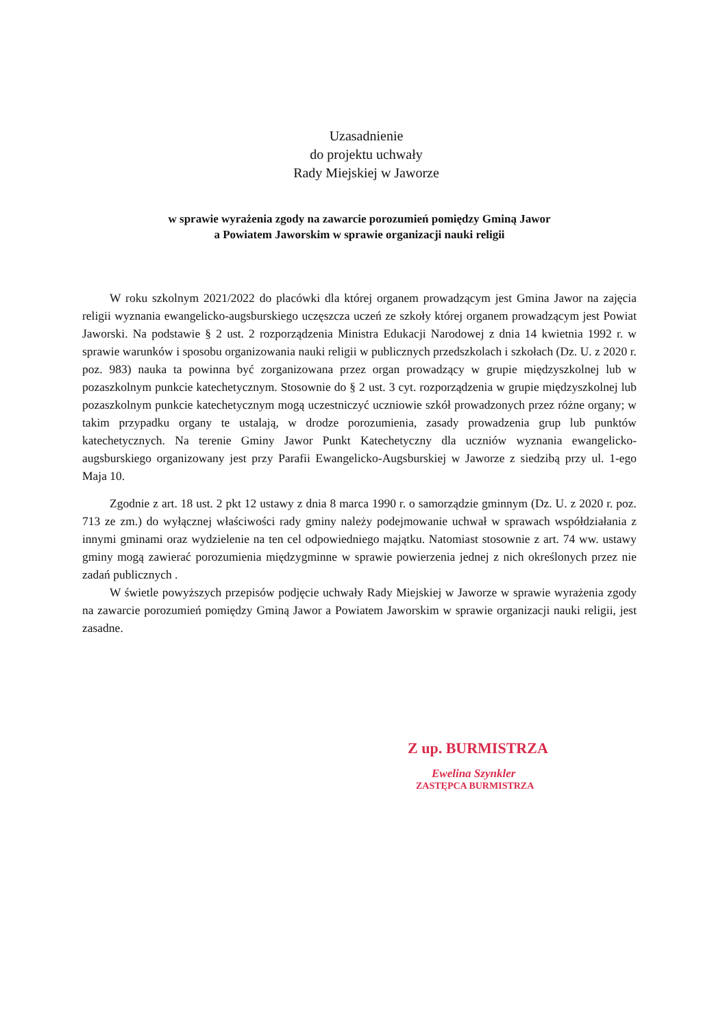Uzasadnienie
do projektu uchwały
Rady Miejskiej w Jaworze
w sprawie wyrażenia zgody na zawarcie porozumień pomiędzy Gminą Jawor
a Powiatem Jaworskim w sprawie organizacji nauki religii
W roku szkolnym 2021/2022 do placówki dla której organem prowadzącym jest Gmina Jawor na zajęcia religii wyznania ewangelicko-augsburskiego uczęszcza uczeń ze szkoły której organem prowadzącym jest Powiat Jaworski. Na podstawie § 2 ust. 2 rozporządzenia Ministra Edukacji Narodowej z dnia 14 kwietnia 1992 r. w sprawie warunków i sposobu organizowania nauki religii w publicznych przedszkolach i szkołach (Dz. U. z 2020 r. poz. 983) nauka ta powinna być zorganizowana przez organ prowadzący w grupie międzyszkolnej lub w pozaszkolnym punkcie katechetycznym. Stosownie do § 2 ust. 3 cyt. rozporządzenia w grupie międzyszkolnej lub pozaszkolnym punkcie katechetycznym mogą uczestniczyć uczniowie szkół prowadzonych przez różne organy; w takim przypadku organy te ustalają, w drodze porozumienia, zasady prowadzenia grup lub punktów katechetycznych. Na terenie Gminy Jawor Punkt Katechetyczny dla uczniów wyznania ewangelicko-augsburskiego organizowany jest przy Parafii Ewangelicko-Augsburskiej w Jaworze z siedzibą przy ul. 1-ego Maja 10.
Zgodnie z art. 18 ust. 2 pkt 12 ustawy z dnia 8 marca 1990 r. o samorządzie gminnym (Dz. U. z 2020 r. poz. 713 ze zm.) do wyłącznej właściwości rady gminy należy podejmowanie uchwał w sprawach współdziałania z innymi gminami oraz wydzielenie na ten cel odpowiedniego majątku. Natomiast stosownie z art. 74 ww. ustawy gminy mogą zawierać porozumienia międzygminne w sprawie powierzenia jednej z nich określonych przez nie zadań publicznych .
W świetle powyższych przepisów podjęcie uchwały Rady Miejskiej w Jaworze w sprawie wyrażenia zgody na zawarcie porozumień pomiędzy Gminą Jawor a Powiatem Jaworskim w sprawie organizacji nauki religii, jest zasadne.
Z up. BURMISTRZA
Ewelina Szynkler
ZASTĘPCA BURMISTRZA